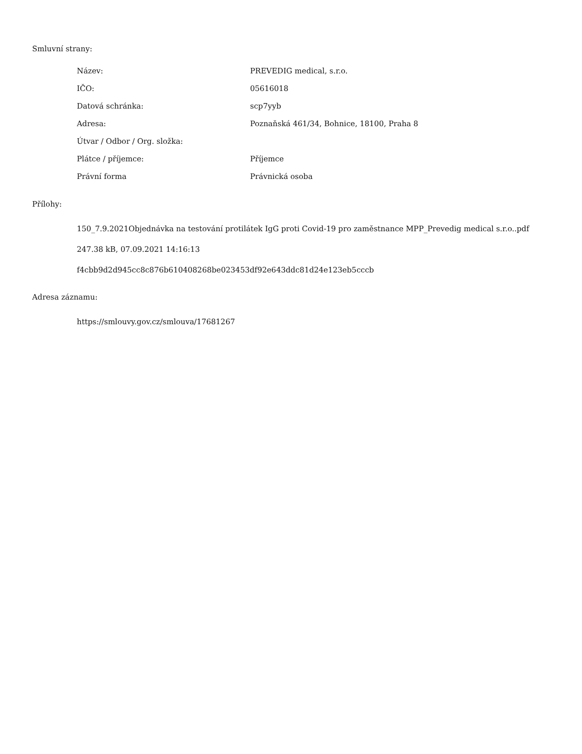Smluvní strany:
| Název: | PREVEDIG medical, s.r.o. |
| IČO: | 05616018 |
| Datová schránka: | scp7yyb |
| Adresa: | Poznaňská 461/34, Bohnice, 18100, Praha 8 |
| Útvar / Odbor / Org. složka: | |
| Plátce / příjemce: | Příjemce |
| Právní forma | Právnická osoba |
Přílohy:
150_7.9.2021Objednávka na testování protilátek IgG proti Covid-19 pro zaměstnance MPP_Prevedig medical s.r.o..pdf
247.38 kB, 07.09.2021 14:16:13
f4cbb9d2d945cc8c876b610408268be023453df92e643ddc81d24e123eb5cccb
Adresa záznamu:
https://smlouvy.gov.cz/smlouva/17681267